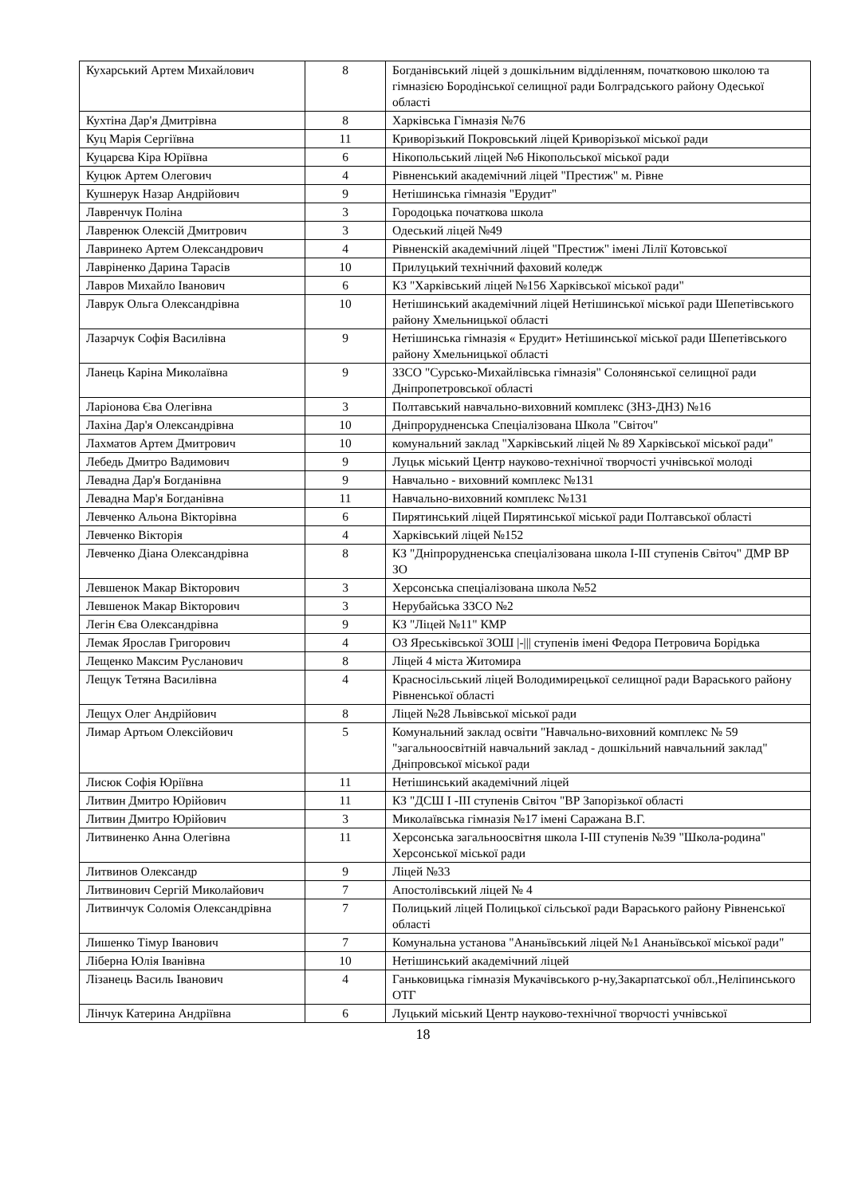| Кухарський Артем Михайлович | 8 | Богданівський ліцей з дошкільним відділенням, початковою школою та гімназією Бородінської селищної ради Болградського району Одеської області |
| Кухтіна Дар'я Дмитрівна | 8 | Харківська Гімназія №76 |
| Куц Марія Сергіївна | 11 | Криворізький Покровський ліцей Криворізької міської ради |
| Куцарєва Кіра Юріївна | 6 | Нікопольський ліцей №6 Нікопольської міської ради |
| Куцюк Артем Олегович | 4 | Рівненський академічний ліцей "Престиж" м. Рівне |
| Кушнерук Назар Андрійович | 9 | Нетішинська гімназія "Ерудит" |
| Лавренчук Поліна | 3 | Городоцька початкова школа |
| Лавренюк Олексій Дмитрович | 3 | Одеський ліцей №49 |
| Лавринеко Артем Олександрович | 4 | Рівненскій академічний ліцей "Престиж" імені Лілії Котовської |
| Лавріненко Дарина Тарасів | 10 | Прилуцький технічний фаховий коледж |
| Лавров Михайло Іванович | 6 | КЗ "Харківський ліцей №156 Харківської міської ради" |
| Лаврук Ольга Олександрівна | 10 | Нетішинський академічний ліцей Нетішинської міської ради Шепетівського району Хмельницької області |
| Лазарчук Софія Василівна | 9 | Нетішинська гімназія « Ерудит» Нетішинської міської ради Шепетівського району Хмельницької області |
| Ланець Каріна Миколаївна | 9 | ЗЗСО "Сурсько-Михайлівська гімназія" Солонянської селищної ради Дніпропетровської області |
| Ларіонова Єва Олегівна | 3 | Полтавський навчально-виховний комплекс (ЗНЗ-ДНЗ) №16 |
| Лахіна Дар'я Олександрівна | 10 | Дніпрорудненська Спеціалізована Школа "Світоч" |
| Лахматов Артем Дмитрович | 10 | комунальний заклад "Харківський ліцей № 89 Харківської міської ради" |
| Лебедь Дмитро Вадимович | 9 | Луцьк міський Центр науково-технічної творчості учнівської молоді |
| Левадна Дар'я Богданівна | 9 | Навчально - виховний комплекс №131 |
| Левадна Мар'я Богданівна | 11 | Навчально-виховний комплекс №131 |
| Левченко Альона Вікторівна | 6 | Пирятинський ліцей Пирятинської міської ради Полтавської області |
| Левченко Вікторія | 4 | Харківський ліцей №152 |
| Левченко Діана Олександрівна | 8 | КЗ "Дніпрорудненська спеціалізована школа І-ІІІ ступенів Світоч" ДМР ВР ЗО |
| Левшенок Макар Вікторович | 3 | Херсонська спеціалізована школа №52 |
| Левшенок Макар Вікторович | 3 | Нерубайська ЗЗСО №2 |
| Легін Єва Олександрівна | 9 | КЗ "Ліцей №11" КМР |
| Лемак Ярослав Григорович | 4 | ОЗ Яреськівської ЗОШ /-/// ступенів імені Федора Петровича Борідька |
| Лещенко Максим Русланович | 8 | Ліцей 4 міста Житомира |
| Лещук Тетяна Василівна | 4 | Красносільський ліцей Володимирецької селищної ради Вараського району Рівненської області |
| Лещух Олег Андрійович | 8 | Ліцей №28 Львівської міської ради |
| Лимар Артьом Олексійович | 5 | Комунальний заклад освіти "Навчально-виховний комплекс № 59 "загальноосвітній навчальний заклад - дошкільний навчальний заклад" Дніпровської міської ради |
| Лисюк Софія Юріївна | 11 | Нетішинський академічний ліцей |
| Литвин Дмитро Юрійович | 11 | КЗ "ДСШ І -ІІІ ступенів Світоч "ВР Запорізької області |
| Литвин Дмитро Юрійович | 3 | Миколаївська гімназія №17 імені Саражана В.Г. |
| Литвиненко Анна Олегівна | 11 | Херсонська загальноосвітня школа І-ІІІ ступенів №39 "Школа-родина" Херсонської міської ради |
| Литвинов Олександр | 9 | Ліцей №33 |
| Литвинович Сергій Миколайович | 7 | Апостолівський ліцей № 4 |
| Литвинчук Соломія Олександрівна | 7 | Полицький ліцей Полицької сільської ради Вараського району Рівненської області |
| Лишенко Тімур Іванович | 7 | Комунальна установа "Ананьївський ліцей №1 Ананьївської міської ради" |
| Ліберна Юлія Іванівна | 10 | Нетішинський академічний ліцей |
| Лізанець Василь Іванович | 4 | Ганьковицька гімназія Мукачівського р-ну,Закарпатської обл.,Неліпинського ОТГ |
| Лінчук Катерина Андріївна | 6 | Луцький міський Центр науково-технічної творчості учнівської |
18